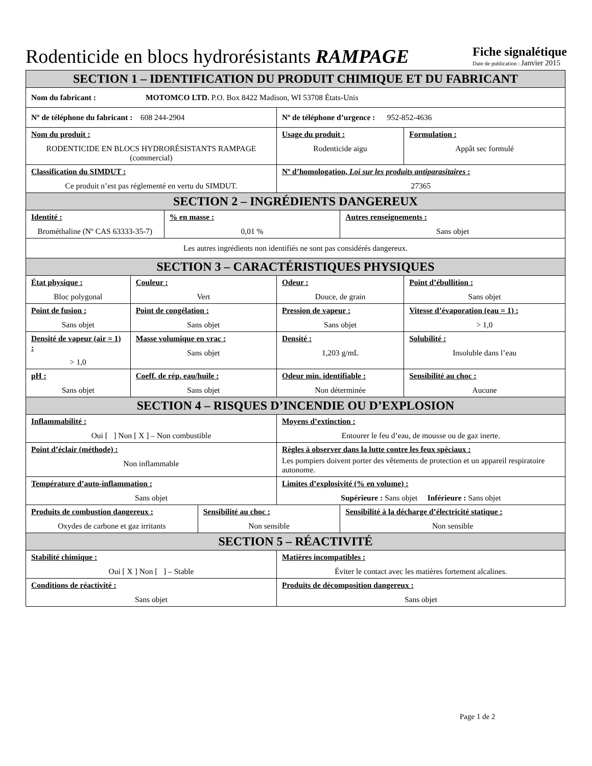Rodenticide en blocs hydrorésistants RAMPAGE
Fiche signalétique
Date de publication : Janvier 2015
| SECTION 1 – IDENTIFICATION DU PRODUIT CHIMIQUE ET DU FABRICANT | | | | | | |
| Nom du fabricant : MOTOMCO LTD. P.O. Box 8422 Madison, WI 53708 États-Unis | | | | | | |
| Nº de téléphone du fabricant : 608 244-2904 | | | | Nº de téléphone d’urgence : 952-852-4636 | | |
| Nom du produit : RODENTICIDE EN BLOCS HYDRORÉSISTANTS RAMPAGE (commercial) | | | | Usage du produit : Rodenticide aigu | | Formulation : Appât sec formulé |
| Classification du SIMDUT : Ce produit n’est pas réglementé en vertu du SIMDUT. | | | | Nº d’homologation, Loi sur les produits antiparasitaires : 27365 | | |
| SECTION 2 – INGRÉDIENTS DANGEREUX | | | | | | |
| Identité : Brométhaline (Nº CAS 63333-35-7) | | % en masse : 0,01 % | | | Autres renseignements : Sans objet | |
| Les autres ingrédients non identifiés ne sont pas considérés dangereux. | | | | | | |
| SECTION 3 – CARACTÉRISTIQUES PHYSIQUES | | | | | | |
| État physique : Bloc polygonal | Couleur : Vert | | | Odeur : Douce, de grain | | Point d’ébullition : Sans objet |
| Point de fusion : Sans objet | Point de congélation : Sans objet | | | Pression de vapeur : Sans objet | | Vitesse d’évaporation (eau = 1) : > 1,0 |
| Densité de vapeur (air = 1) : > 1,0 | Masse volumique en vrac : Sans objet | | | Densité : 1,203 g/mL | | Solubilité : Insoluble dans l’eau |
| pH : Sans objet | Coeff. de rép. eau/huile : Sans objet | | | Odeur min. identifiable : Non déterminée | | Sensibilité au choc : Aucune |
| SECTION 4 – RISQUES D’INCENDIE OU D’EXPLOSION | | | | | | |
| Inflammabilité : Oui [ ] Non [ X ] – Non combustible | | | | Moyens d’extinction : Entourer le feu d’eau, de mousse ou de gaz inerte. | | |
| Point d’éclair (méthode) : Non inflammable | | | | Règles à observer dans la lutte contre les feux spéciaux : Les pompiers doivent porter des vêtements de protection et un appareil respiratoire autonome. | | |
| Température d’auto-inflammation : Sans objet | | | | Limites d’explosivité (% en volume) : Supérieure : Sans objet Inférieure : Sans objet | | |
| Produits de combustion dangereux : Oxydes de carbone et gaz irritants | | | Sensibilité au choc : Non sensible | | Sensibilité à la décharge d’électricité statique : Non sensible | |
| SECTION 5 – RÉACTIVITÉ | | | | | | |
| Stabilité chimique : Oui [ X ] Non [ ] – Stable | | | | Matières incompatibles : Éviter le contact avec les matières fortement alcalines. | | |
| Conditions de réactivité : Sans objet | | | | Produits de décomposition dangereux : Sans objet | | |
Page 1 de 2